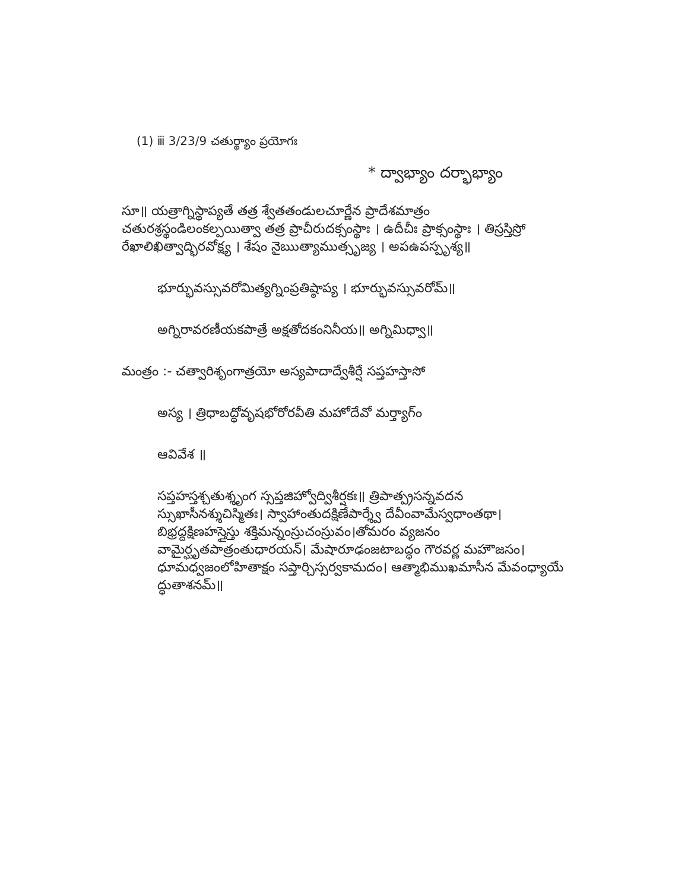(1) ⅲ 3/23/9 చతుర్థ్యాం ప్రయోగః
* ద్వాభ్యాం దర్భాభ్యాం
సూ॥ యత్రాగ్నిస్థాప్యతే తత్ర శ్వేతతండులచూర్ణేన ప్రాదేశమాత్రం చతురశ్రస్థండిలంకల్పయిత్వా తత్ర ప్రాచీరుదక్సంస్థాః । ఉదీచీః ప్రాక్సంస్థాః । తిస్రస్తిస్రో రేఖాలిఖిత్వాద్భిరవోక్ష్య । శేషం నైఋత్యాముత్సృజ్య । అపఉపస్పృశ్య॥
భూర్భువస్సువరోమిత్యగ్నింప్రతిష్ఠాప్య । భూర్భువస్సువరోమ్॥
అగ్నిరావరణీయకపాత్రే అక్షతోదకంనినీయ॥ అగ్నిమిధ్వా॥
మంత్రం :- చత్వారిశృంగాత్రయో అస్యపాదాద్వేశీర్షే సప్తహస్తాసో
అస్య । త్రిధాబద్ధోవృషభోరోరవీతి మహోదేవో మర్త్యాగ్ం
ఆవివేశ ॥
సప్తహస్తశ్చతుశ్శృంగ స్సప్తజిహ్వోద్విశీర్షకః॥ త్రిపాత్ప్రసన్నవదన స్సుఖాసీనశ్శుచిస్మితః। స్వాహాంతుదక్షిణేపార్శ్వే దేవీంవామేస్వధాంతథా। బిభ్రద్దక్షిణహస్తైస్తు శక్తిమన్నంస్రుచంస్రువం।తోమరం వ్యజనం వామైర్ఘృతపాత్రంతుధారయన్। మేషారూఢంజటాబద్ధం గౌరవర్ణ మహౌజసం। ధూమధ్వజంలోహితాక్షం సప్తార్చిస్సర్వకామదం। ఆత్మాభిముఖమాసీన మేవంధ్యాయే ద్ధుతాశనమ్॥